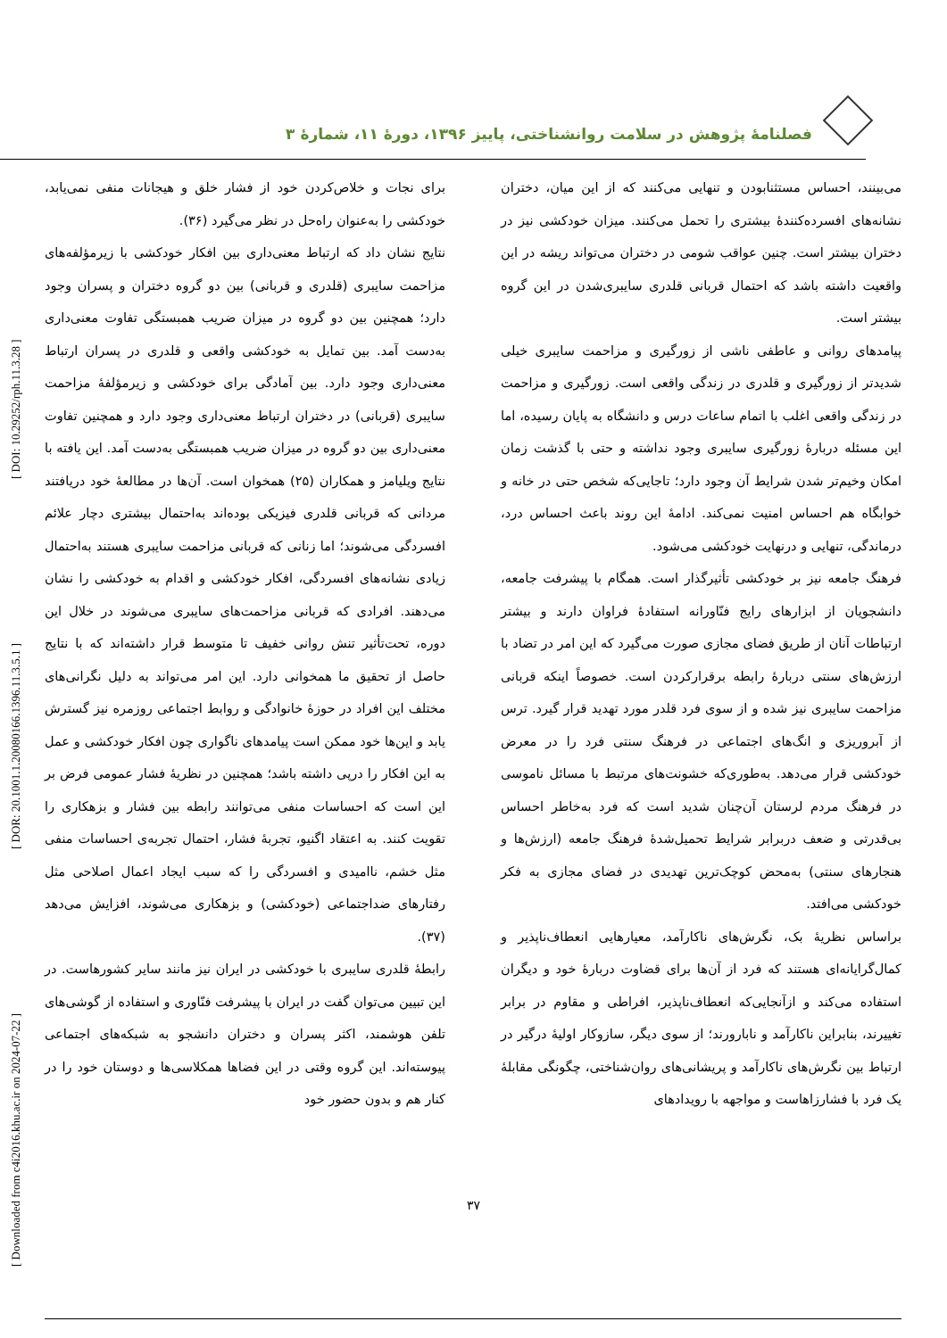فصلنامۀ پژوهش در سلامت روانشناختی، پاییز ۱۳۹۶، دورۀ ۱۱، شمارۀ ۳
برای نجات و خلاص‌کردن خود از فشار خلق و هیجانات منفی نمی‌یابد، خودکشی را به‌عنوان راه‌حل در نظر می‌گیرد (۳۶).
نتایج نشان داد که ارتباط معنی‌داری بین افکار خودکشی با زیرمؤلفه‌های مزاحمت سایبری (قلدری و قربانی) بین دو گروه دختران و پسران وجود دارد؛ همچنین بین دو گروه در میزان ضریب همبستگی تفاوت معنی‌داری به‌دست آمد. بین تمایل به خودکشی واقعی و قلدری در پسران ارتباط معنی‌داری وجود دارد. بین آمادگی برای خودکشی و زیرمؤلفۀ مزاحمت سایبری (قربانی) در دختران ارتباط معنی‌داری وجود دارد و همچنین تفاوت معنی‌داری بین دو گروه در میزان ضریب همبستگی به‌دست آمد. این یافته با نتایج ویلیامز و همکاران (۲۵) همخوان است. آن‌ها در مطالعۀ خود دریافتند مردانی که قربانی قلدری فیزیکی بوده‌اند به‌احتمال بیشتری دچار علائم افسردگی می‌شوند؛ اما زنانی که قربانی مزاحمت سایبری هستند به‌احتمال زیادی نشانه‌های افسردگی، افکار خودکشی و اقدام به خودکشی را نشان می‌دهند. افرادی که قربانی مزاحمت‌های سایبری می‌شوند در خلال این دوره، تحت‌تأثیر تنش روانی خفیف تا متوسط قرار داشته‌اند که با نتایج حاصل از تحقیق ما همخوانی دارد. این امر می‌تواند به دلیل نگرانی‌های مختلف این افراد در حوزۀ خانوادگی و روابط اجتماعی روزمره نیز گسترش یابد و این‌ها خود ممکن است پیامدهای ناگواری چون افکار خودکشی و عمل به این افکار را درپی داشته باشد؛ همچنین در نظریۀ فشار عمومی فرض بر این است که احساسات منفی می‌توانند رابطه بین فشار و بزهکاری را تقویت کنند. به اعتقاد اگنیو، تجربۀ فشار، احتمال تجربه‌ی احساسات منفی مثل خشم، ناامیدی و افسردگی را که سبب ایجاد اعمال اصلاحی مثل رفتارهای ضداجتماعی (خودکشی) و بزهکاری می‌شوند، افزایش می‌دهد (۳۷).
رابطۀ قلدری سایبری با خودکشی در ایران نیز مانند سایر کشورهاست. در این تبیین می‌توان گفت در ایران با پیشرفت فنّاوری و استفاده از گوشی‌های تلفن هوشمند، اکثر پسران و دختران دانشجو به شبکه‌های اجتماعی پیوسته‌اند. این گروه وقتی در این فضاها همکلاسی‌ها و دوستان خود را در کنار هم و بدون حضور خود
می‌بینند، احساس مستثنابودن و تنهایی می‌کنند که از این میان، دختران نشانه‌های افسرده‌کنندۀ بیشتری را تحمل می‌کنند. میزان خودکشی نیز در دختران بیشتر است. چنین عواقب شومی در دختران می‌تواند ریشه در این واقعیت داشته باشد که احتمال قربانی قلدری سایبری‌شدن در این گروه بیشتر است.
پیامدهای روانی و عاطفی ناشی از زورگیری و مزاحمت سایبری خیلی شدیدتر از زورگیری و قلدری در زندگی واقعی است. زورگیری و مزاحمت در زندگی واقعی اغلب با اتمام ساعات درس و دانشگاه به پایان رسیده، اما این مسئله دربارۀ زورگیری سایبری وجود نداشته و حتی با گذشت زمان امکان وخیم‌تر شدن شرایط آن وجود دارد؛ تاجایی‌که شخص حتی در خانه و خوابگاه هم احساس امنیت نمی‌کند. ادامۀ این روند باعث احساس درد، درماندگی، تنهایی و درنهایت خودکشی می‌شود.
فرهنگ جامعه نیز بر خودکشی تأثیرگذار است. همگام با پیشرفت جامعه، دانشجویان از ابزارهای رایج فنّاورانه استفادۀ فراوان دارند و بیشتر ارتباطات آنان از طریق فضای مجازی صورت می‌گیرد که این امر در تضاد با ارزش‌های سنتی دربارۀ رابطه برقرارکردن است. خصوصاً اینکه قربانی مزاحمت سایبری نیز شده و از سوی فرد قلدر مورد تهدید قرار گیرد. ترس از آبروریزی و انگ‌های اجتماعی در فرهنگ سنتی فرد را در معرض خودکشی قرار می‌دهد. به‌طوری‌که خشونت‌های مرتبط با مسائل ناموسی در فرهنگ مردم لرستان آن‌چنان شدید است که فرد به‌خاطر احساس بی‌قدرتی و ضعف دربرابر شرایط تحمیل‌شدۀ فرهنگ جامعه (ارزش‌ها و هنجارهای سنتی) به‌محض کوچک‌ترین تهدیدی در فضای مجازی به فکر خودکشی می‌افتد.
براساس نظریۀ بک، نگرش‌های ناکارآمد، معیارهایی انعطاف‌ناپذیر و کمال‌گرایانه‌ای هستند که فرد از آن‌ها برای قضاوت دربارۀ خود و دیگران استفاده می‌کند و ازآنجایی‌که انعطاف‌ناپذیر، افراطی و مقاوم در برابر تغییرند، بنابراین ناکارآمد و نابارورند؛ از سوی دیگر، سازوکار اولیۀ درگیر در ارتباط بین نگرش‌های ناکارآمد و پریشانی‌های روان‌شناختی، چگونگی مقابلۀ یک فرد با فشارزاهاست و مواجهه با رویدادهای
۳۷
[ Downloaded from c4i2016.khu.ac.ir on 2024-07-22 ] [ DOR: 20.1001.1.20080166.1396.11.3.5.1 ] [ DOI: 10.29252/rph.11.3.28 ]